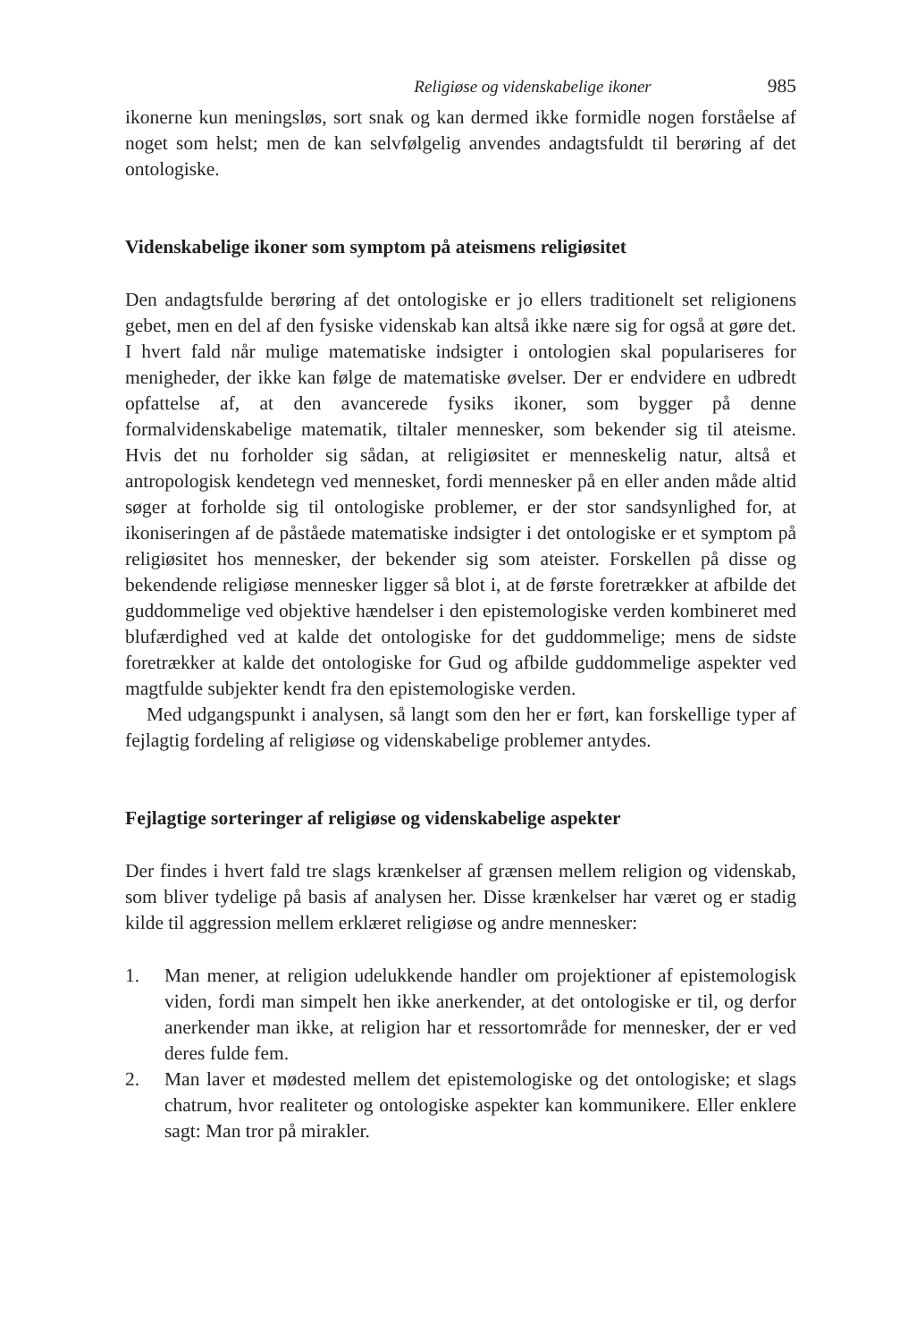Religiøse og videnskabelige ikoner 985
ikonerne kun meningsløs, sort snak og kan dermed ikke formidle nogen forståelse af noget som helst; men de kan selvfølgelig anvendes andagtsfuldt til berøring af det ontologiske.
Videnskabelige ikoner som symptom på ateismens religiøsitet
Den andagtsfulde berøring af det ontologiske er jo ellers traditionelt set religionens gebet, men en del af den fysiske videnskab kan altså ikke nære sig for også at gøre det. I hvert fald når mulige matematiske indsigter i ontologien skal populariseres for menigheder, der ikke kan følge de matematiske øvelser. Der er endvidere en udbredt opfattelse af, at den avancerede fysiks ikoner, som bygger på denne formalvidenskabelige matematik, tiltaler mennesker, som bekender sig til ateisme. Hvis det nu forholder sig sådan, at religiøsitet er menneskelig natur, altså et antropologisk kendetegn ved mennesket, fordi mennesker på en eller anden måde altid søger at forholde sig til ontologiske problemer, er der stor sandsynlighed for, at ikoniseringen af de påståede matematiske indsigter i det ontologiske er et symptom på religiøsitet hos mennesker, der bekender sig som ateister. Forskellen på disse og bekendende religiøse mennesker ligger så blot i, at de første foretrækker at afbilde det guddommelige ved objektive hændelser i den epistemologiske verden kombineret med blufærdighed ved at kalde det ontologiske for det guddommelige; mens de sidste foretrækker at kalde det ontologiske for Gud og afbilde guddommelige aspekter ved magtfulde subjekter kendt fra den epistemologiske verden.
Med udgangspunkt i analysen, så langt som den her er ført, kan forskellige typer af fejlagtig fordeling af religiøse og videnskabelige problemer antydes.
Fejlagtige sorteringer af religiøse og videnskabelige aspekter
Der findes i hvert fald tre slags krænkelser af grænsen mellem religion og videnskab, som bliver tydelige på basis af analysen her. Disse krænkelser har været og er stadig kilde til aggression mellem erklæret religiøse og andre mennesker:
1. Man mener, at religion udelukkende handler om projektioner af epistemologisk viden, fordi man simpelt hen ikke anerkender, at det ontologiske er til, og derfor anerkender man ikke, at religion har et ressortområde for mennesker, der er ved deres fulde fem.
2. Man laver et mødested mellem det epistemologiske og det ontologiske; et slags chatrum, hvor realiteter og ontologiske aspekter kan kommunikere. Eller enklere sagt: Man tror på mirakler.